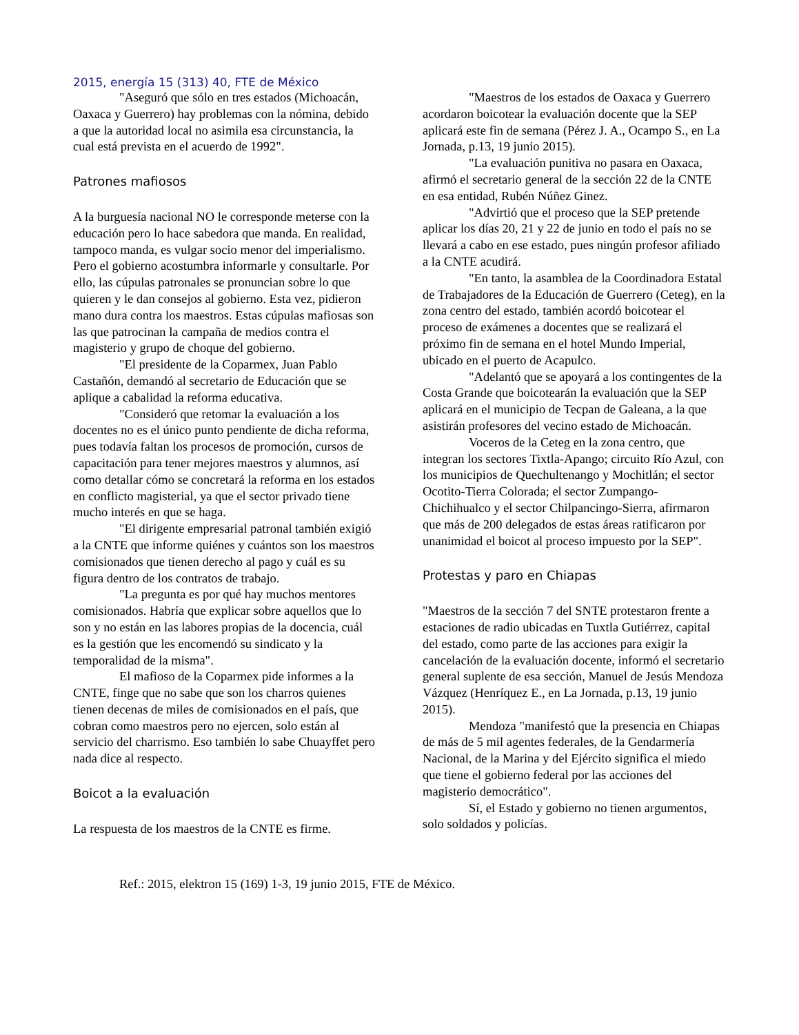2015, energía 15 (313) 40, FTE de México
"Aseguró que sólo en tres estados (Michoacán, Oaxaca y Guerrero) hay problemas con la nómina, debido a que la autoridad local no asimila esa circunstancia, la cual está prevista en el acuerdo de 1992".
Patrones mafiosos
A la burguesía nacional NO le corresponde meterse con la educación pero lo hace sabedora que manda. En realidad, tampoco manda, es vulgar socio menor del imperialismo. Pero el gobierno acostumbra informarle y consultarle. Por ello, las cúpulas patronales se pronuncian sobre lo que quieren y le dan consejos al gobierno. Esta vez, pidieron mano dura contra los maestros. Estas cúpulas mafiosas son las que patrocinan la campaña de medios contra el magisterio y grupo de choque del gobierno.
"El presidente de la Coparmex, Juan Pablo Castañón, demandó al secretario de Educación que se aplique a cabalidad la reforma educativa.
"Consideró que retomar la evaluación a los docentes no es el único punto pendiente de dicha reforma, pues todavía faltan los procesos de promoción, cursos de capacitación para tener mejores maestros y alumnos, así como detallar cómo se concretará la reforma en los estados en conflicto magisterial, ya que el sector privado tiene mucho interés en que se haga.
"El dirigente empresarial patronal también exigió a la CNTE que informe quiénes y cuántos son los maestros comisionados que tienen derecho al pago y cuál es su figura dentro de los contratos de trabajo.
"La pregunta es por qué hay muchos mentores comisionados. Habría que explicar sobre aquellos que lo son y no están en las labores propias de la docencia, cuál es la gestión que les encomendó su sindicato y la temporalidad de la misma".
El mafioso de la Coparmex pide informes a la CNTE, finge que no sabe que son los charros quienes tienen decenas de miles de comisionados en el país, que cobran como maestros pero no ejercen, solo están al servicio del charrismo. Eso también lo sabe Chuayffet pero nada dice al respecto.
Boicot a la evaluación
La respuesta de los maestros de la CNTE es firme.
"Maestros de los estados de Oaxaca y Guerrero acordaron boicotear la evaluación docente que la SEP aplicará este fin de semana (Pérez J. A., Ocampo S., en La Jornada, p.13, 19 junio 2015).
"La evaluación punitiva no pasara en Oaxaca, afirmó el secretario general de la sección 22 de la CNTE en esa entidad, Rubén Núñez Ginez.
"Advirtió que el proceso que la SEP pretende aplicar los días 20, 21 y 22 de junio en todo el país no se llevará a cabo en ese estado, pues ningún profesor afiliado a la CNTE acudirá.
"En tanto, la asamblea de la Coordinadora Estatal de Trabajadores de la Educación de Guerrero (Ceteg), en la zona centro del estado, también acordó boicotear el proceso de exámenes a docentes que se realizará el próximo fin de semana en el hotel Mundo Imperial, ubicado en el puerto de Acapulco.
"Adelantó que se apoyará a los contingentes de la Costa Grande que boicotearán la evaluación que la SEP aplicará en el municipio de Tecpan de Galeana, a la que asistirán profesores del vecino estado de Michoacán.
Voceros de la Ceteg en la zona centro, que integran los sectores Tixtla-Apango; circuito Río Azul, con los municipios de Quechultenango y Mochitlán; el sector Ocotito-Tierra Colorada; el sector Zumpango-Chichihualco y el sector Chilpancingo-Sierra, afirmaron que más de 200 delegados de estas áreas ratificaron por unanimidad el boicot al proceso impuesto por la SEP".
Protestas y paro en Chiapas
"Maestros de la sección 7 del SNTE protestaron frente a estaciones de radio ubicadas en Tuxtla Gutiérrez, capital del estado, como parte de las acciones para exigir la cancelación de la evaluación docente, informó el secretario general suplente de esa sección, Manuel de Jesús Mendoza Vázquez (Henríquez E., en La Jornada, p.13, 19 junio 2015).
Mendoza "manifestó que la presencia en Chiapas de más de 5 mil agentes federales, de la Gendarmería Nacional, de la Marina y del Ejército significa el miedo que tiene el gobierno federal por las acciones del magisterio democrático".
Sí, el Estado y gobierno no tienen argumentos, solo soldados y policías.
Ref.: 2015, elektron 15 (169) 1-3, 19 junio 2015, FTE de México.